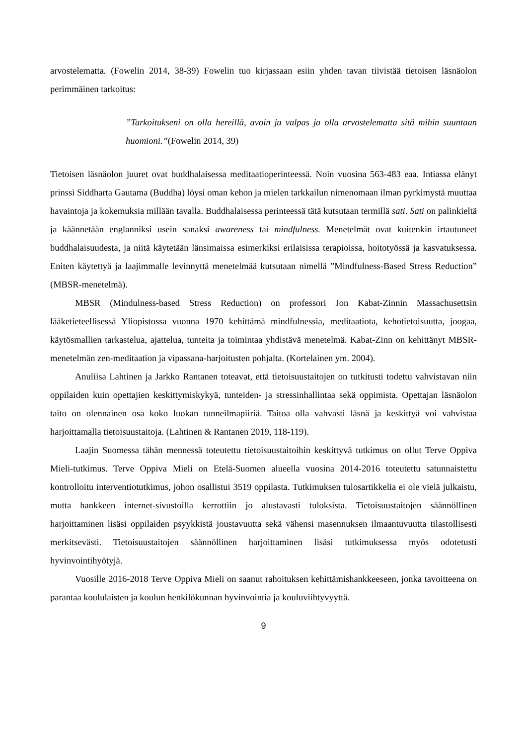arvostelematta. (Fowelin 2014, 38-39) Fowelin tuo kirjassaan esiin yhden tavan tiivistää tietoisen läsnäolon perimmäinen tarkoitus:
”Tarkoitukseni on olla hereillä, avoin ja valpas ja olla arvostelematta sitä mihin suuntaan huomioni.”(Fowelin 2014, 39)
Tietoisen läsnäolon juuret ovat buddhalaisessa meditaatioperinteessä. Noin vuosina 563-483 eaa. Intiassa elänyt prinssi Siddharta Gautama (Buddha) löysi oman kehon ja mielen tarkkailun nimenomaan ilman pyrkimystä muuttaa havaintoja ja kokemuksia millään tavalla. Buddhalaisessa perinteessä tätä kutsutaan termillä sati. Sati on palinkieltä ja käännetään englanniksi usein sanaksi awareness tai mindfulness. Menetelmät ovat kuitenkin irtautuneet buddhalaisuudesta, ja niitä käytetään länsimaissa esimerkiksi erilaisissa terapioissa, hoitotyössä ja kasvatuksessa. Eniten käytettyä ja laajimmalle levinnyttä menetelmää kutsutaan nimellä ”Mindfulness-Based Stress Reduction” (MBSR-menetelmä).
MBSR (Mindulness-based Stress Reduction) on professori Jon Kabat-Zinnin Massachusettsin lääketieteellisessä Yliopistossa vuonna 1970 kehittämä mindfulnessia, meditaatiota, kehotietoisuutta, joogaa, käytösmallien tarkastelua, ajattelua, tunteita ja toimintaa yhdistävä menetelmä. Kabat-Zinn on kehittänyt MBSR-menetelmän zen-meditaation ja vipassana-harjoitusten pohjalta. (Kortelainen ym. 2004).
Anuliisa Lahtinen ja Jarkko Rantanen toteavat, että tietoisuustaitojen on tutkitusti todettu vahvistavan niin oppilaiden kuin opettajien keskittymiskykyä, tunteiden- ja stressinhallintaa sekä oppimista. Opettajan läsnäolon taito on olennainen osa koko luokan tunneilmapiiriä. Taitoa olla vahvasti läsnä ja keskittyä voi vahvistaa harjoittamalla tietoisuustaitoja. (Lahtinen & Rantanen 2019, 118-119).
Laajin Suomessa tähän mennessä toteutettu tietoisuustaitoihin keskittyvä tutkimus on ollut Terve Oppiva Mieli-tutkimus. Terve Oppiva Mieli on Etelä-Suomen alueella vuosina 2014-2016 toteutettu satunnaistettu kontrolloitu interventiotutkimus, johon osallistui 3519 oppilasta. Tutkimuksen tulosartikkelia ei ole vielä julkaistu, mutta hankkeen internet-sivustoilla kerrottiin jo alustavasti tuloksista. Tietoisuustaitojen säännöllinen harjoittaminen lisäsi oppilaiden psyykkistä joustavuutta sekä vähensi masennuksen ilmaantuvuutta tilastollisesti merkitsevästi. Tietoisuustaitojen säännöllinen harjoittaminen lisäsi tutkimuksessa myös odotetusti hyvinvointihyötyjä.
Vuosille 2016-2018 Terve Oppiva Mieli on saanut rahoituksen kehittämishankkeeseen, jonka tavoitteena on parantaa koululaisten ja koulun henkilökunnan hyvinvointia ja kouluviihtyvyyttä.
9